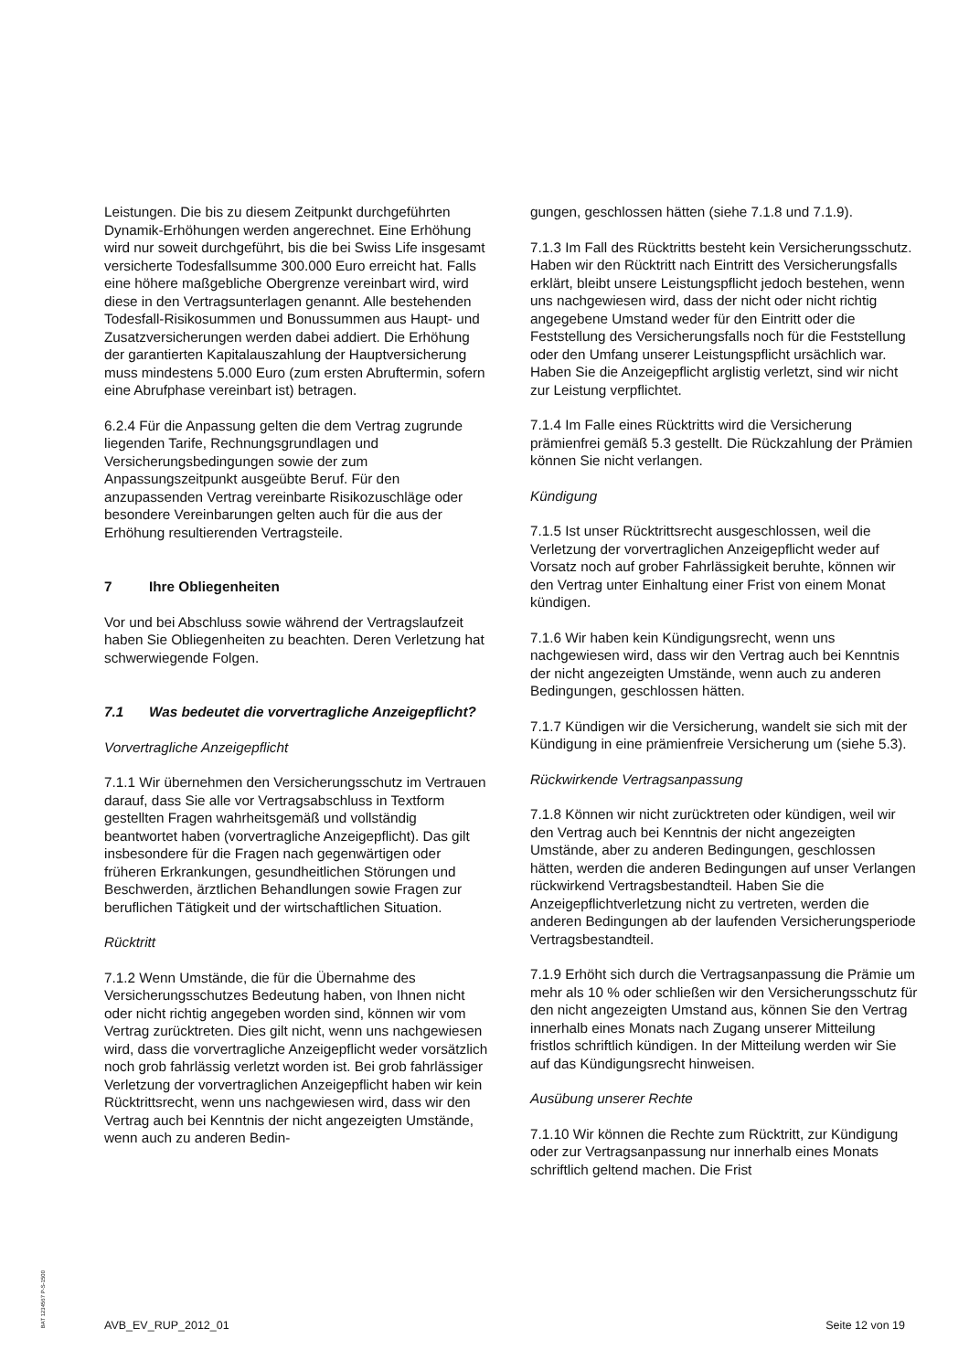Leistungen. Die bis zu diesem Zeitpunkt durchgeführten Dynamik-Erhöhungen werden angerechnet. Eine Erhöhung wird nur soweit durchgeführt, bis die bei Swiss Life insgesamt versicherte Todesfallsumme 300.000 Euro erreicht hat. Falls eine höhere maßgebliche Obergrenze vereinbart wird, wird diese in den Vertragsunterlagen genannt. Alle bestehenden Todesfall-Risikosummen und Bonussummen aus Haupt- und Zusatzversicherungen werden dabei addiert. Die Erhöhung der garantierten Kapitalauszahlung der Hauptversicherung muss mindestens 5.000 Euro (zum ersten Abruftermin, sofern eine Abrufphase vereinbart ist) betragen.
6.2.4 Für die Anpassung gelten die dem Vertrag zugrunde liegenden Tarife, Rechnungsgrundlagen und Versicherungsbedingungen sowie der zum Anpassungszeitpunkt ausgeübte Beruf. Für den anzupassenden Vertrag vereinbarte Risikozuschläge oder besondere Vereinbarungen gelten auch für die aus der Erhöhung resultierenden Vertragsteile.
7 Ihre Obliegenheiten
Vor und bei Abschluss sowie während der Vertragslaufzeit haben Sie Obliegenheiten zu beachten. Deren Verletzung hat schwerwiegende Folgen.
7.1 Was bedeutet die vorvertragliche Anzeigepflicht?
Vorvertragliche Anzeigepflicht
7.1.1 Wir übernehmen den Versicherungsschutz im Vertrauen darauf, dass Sie alle vor Vertragsabschluss in Textform gestellten Fragen wahrheitsgemäß und vollständig beantwortet haben (vorvertragliche Anzeigepflicht). Das gilt insbesondere für die Fragen nach gegenwärtigen oder früheren Erkrankungen, gesundheitlichen Störungen und Beschwerden, ärztlichen Behandlungen sowie Fragen zur beruflichen Tätigkeit und der wirtschaftlichen Situation.
Rücktritt
7.1.2 Wenn Umstände, die für die Übernahme des Versicherungsschutzes Bedeutung haben, von Ihnen nicht oder nicht richtig angegeben worden sind, können wir vom Vertrag zurücktreten. Dies gilt nicht, wenn uns nachgewiesen wird, dass die vorvertragliche Anzeigepflicht weder vorsätzlich noch grob fahrlässig verletzt worden ist. Bei grob fahrlässiger Verletzung der vorvertraglichen Anzeigepflicht haben wir kein Rücktrittsrecht, wenn uns nachgewiesen wird, dass wir den Vertrag auch bei Kenntnis der nicht angezeigten Umstände, wenn auch zu anderen Bedin-
gungen, geschlossen hätten (siehe 7.1.8 und 7.1.9).
7.1.3 Im Fall des Rücktritts besteht kein Versicherungsschutz. Haben wir den Rücktritt nach Eintritt des Versicherungsfalls erklärt, bleibt unsere Leistungspflicht jedoch bestehen, wenn uns nachgewiesen wird, dass der nicht oder nicht richtig angegebene Umstand weder für den Eintritt oder die Feststellung des Versicherungsfalls noch für die Feststellung oder den Umfang unserer Leistungspflicht ursächlich war. Haben Sie die Anzeigepflicht arglistig verletzt, sind wir nicht zur Leistung verpflichtet.
7.1.4 Im Falle eines Rücktritts wird die Versicherung prämienfrei gemäß 5.3 gestellt. Die Rückzahlung der Prämien können Sie nicht verlangen.
Kündigung
7.1.5 Ist unser Rücktrittsrecht ausgeschlossen, weil die Verletzung der vorvertraglichen Anzeigepflicht weder auf Vorsatz noch auf grober Fahrlässigkeit beruhte, können wir den Vertrag unter Einhaltung einer Frist von einem Monat kündigen.
7.1.6 Wir haben kein Kündigungsrecht, wenn uns nachgewiesen wird, dass wir den Vertrag auch bei Kenntnis der nicht angezeigten Umstände, wenn auch zu anderen Bedingungen, geschlossen hätten.
7.1.7 Kündigen wir die Versicherung, wandelt sie sich mit der Kündigung in eine prämienfreie Versicherung um (siehe 5.3).
Rückwirkende Vertragsanpassung
7.1.8 Können wir nicht zurücktreten oder kündigen, weil wir den Vertrag auch bei Kenntnis der nicht angezeigten Umstände, aber zu anderen Bedingungen, geschlossen hätten, werden die anderen Bedingungen auf unser Verlangen rückwirkend Vertragsbestandteil. Haben Sie die Anzeigepflichtverletzung nicht zu vertreten, werden die anderen Bedingungen ab der laufenden Versicherungsperiode Vertragsbestandteil.
7.1.9 Erhöht sich durch die Vertragsanpassung die Prämie um mehr als 10 % oder schließen wir den Versicherungsschutz für den nicht angezeigten Umstand aus, können Sie den Vertrag innerhalb eines Monats nach Zugang unserer Mitteilung fristlos schriftlich kündigen. In der Mitteilung werden wir Sie auf das Kündigungsrecht hinweisen.
Ausübung unserer Rechte
7.1.10 Wir können die Rechte zum Rücktritt, zur Kündigung oder zur Vertragsanpassung nur innerhalb eines Monats schriftlich geltend machen. Die Frist
BAT 1234567 P-S-1500
AVB_EV_RUP_2012_01 Seite 12 von 19